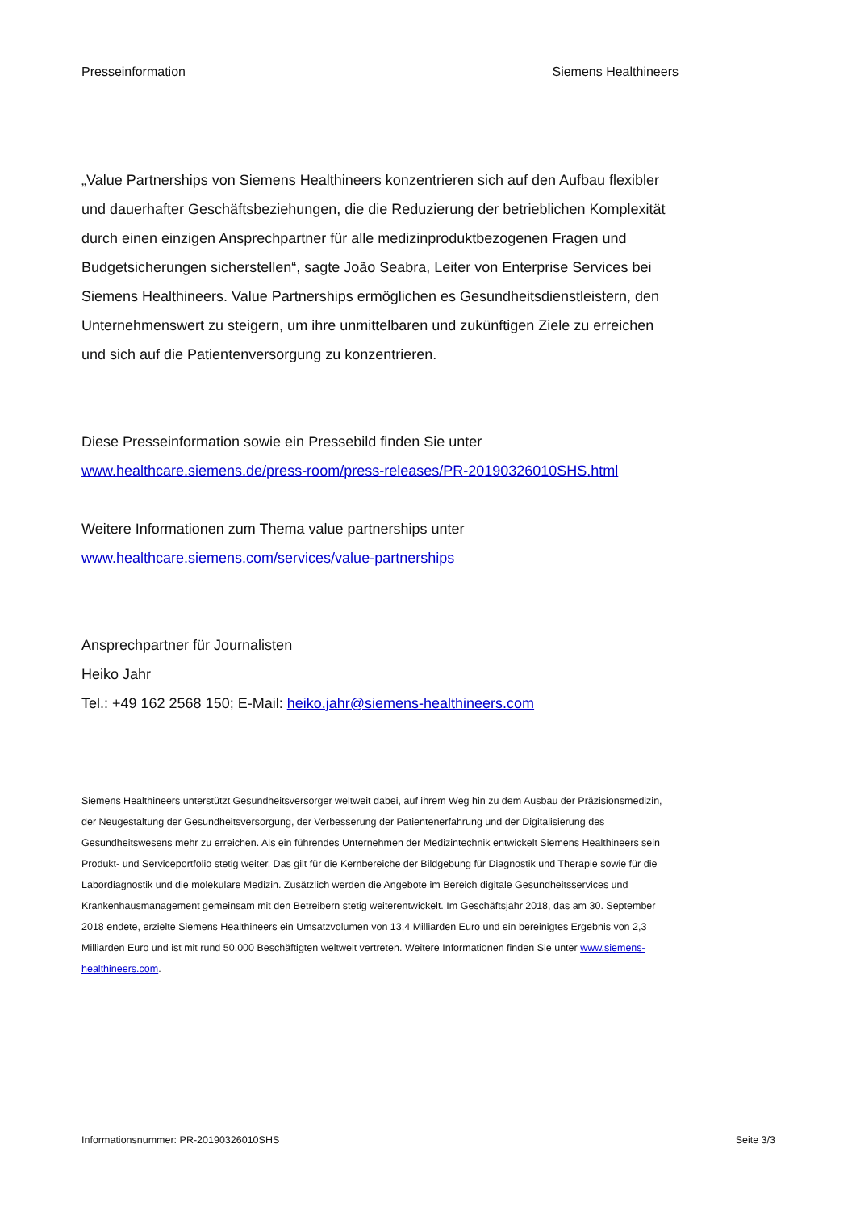Presseinformation Siemens Healthineers
„Value Partnerships von Siemens Healthineers konzentrieren sich auf den Aufbau flexibler und dauerhafter Geschäftsbeziehungen, die die Reduzierung der betrieblichen Komplexität durch einen einzigen Ansprechpartner für alle medizinproduktbezogenen Fragen und Budgetsicherungen sicherstellen“, sagte João Seabra, Leiter von Enterprise Services bei Siemens Healthineers. Value Partnerships ermöglichen es Gesundheitsdienstleistern, den Unternehmenswert zu steigern, um ihre unmittelbaren und zukünftigen Ziele zu erreichen und sich auf die Patientenversorgung zu konzentrieren.
Diese Presseinformation sowie ein Pressebild finden Sie unter
www.healthcare.siemens.de/press-room/press-releases/PR-20190326010SHS.html
Weitere Informationen zum Thema value partnerships unter
www.healthcare.siemens.com/services/value-partnerships
Ansprechpartner für Journalisten
Heiko Jahr
Tel.: +49 162 2568 150; E-Mail: heiko.jahr@siemens-healthineers.com
Siemens Healthineers unterstützt Gesundheitsversorger weltweit dabei, auf ihrem Weg hin zu dem Ausbau der Präzisionsmedizin, der Neugestaltung der Gesundheitsversorgung, der Verbesserung der Patientenerfahrung und der Digitalisierung des Gesundheitswesens mehr zu erreichen. Als ein führendes Unternehmen der Medizintechnik entwickelt Siemens Healthineers sein Produkt- und Serviceportfolio stetig weiter. Das gilt für die Kernbereiche der Bildgebung für Diagnostik und Therapie sowie für die Labordiagnostik und die molekulare Medizin. Zusätzlich werden die Angebote im Bereich digitale Gesundheitsservices und Krankenhausmanagement gemeinsam mit den Betreibern stetig weiterentwickelt. Im Geschäftsjahr 2018, das am 30. September 2018 endete, erzielte Siemens Healthineers ein Umsatzvolumen von 13,4 Milliarden Euro und ein bereinigtes Ergebnis von 2,3 Milliarden Euro und ist mit rund 50.000 Beschäftigten weltweit vertreten. Weitere Informationen finden Sie unter www.siemens-healthineers.com.
Informationsnummer: PR-20190326010SHS Seite 3/3